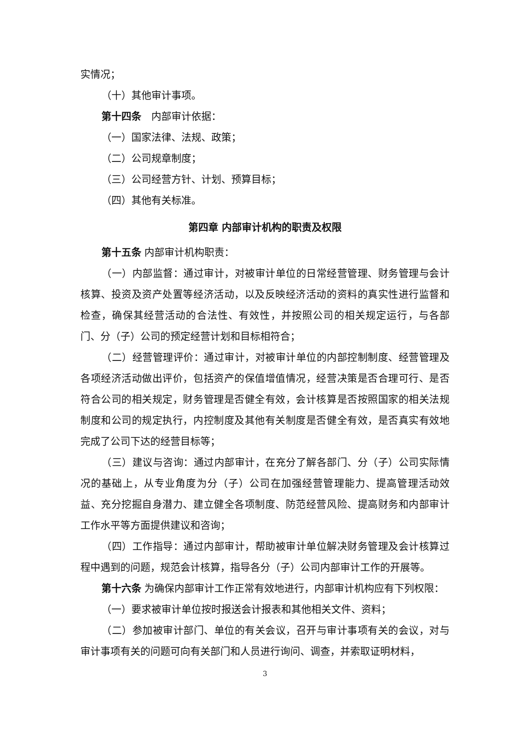实情况；
（十）其他审计事项。
第十四条　内部审计依据：
（一）国家法律、法规、政策；
（二）公司规章制度；
（三）公司经营方针、计划、预算目标；
（四）其他有关标准。
第四章 内部审计机构的职责及权限
第十五条 内部审计机构职责：
（一）内部监督：通过审计，对被审计单位的日常经营管理、财务管理与会计核算、投资及资产处置等经济活动，以及反映经济活动的资料的真实性进行监督和检查，确保其经营活动的合法性、有效性，并按照公司的相关规定运行，与各部门、分（子）公司的预定经营计划和目标相符合；
（二）经营管理评价：通过审计，对被审计单位的内部控制制度、经营管理及各项经济活动做出评价，包括资产的保值增值情况，经营决策是否合理可行、是否符合公司的相关规定，财务管理是否健全有效，会计核算是否按照国家的相关法规制度和公司的规定执行，内控制度及其他有关制度是否健全有效，是否真实有效地完成了公司下达的经营目标等；
（三）建议与咨询：通过内部审计，在充分了解各部门、分（子）公司实际情况的基础上，从专业角度为分（子）公司在加强经营管理能力、提高管理活动效益、充分挖掘自身潜力、建立健全各项制度、防范经营风险、提高财务和内部审计工作水平等方面提供建议和咨询；
（四）工作指导：通过内部审计，帮助被审计单位解决财务管理及会计核算过程中遇到的问题，规范会计核算，指导各分（子）公司内部审计工作的开展等。
第十六条 为确保内部审计工作正常有效地进行，内部审计机构应有下列权限：
（一）要求被审计单位按时报送会计报表和其他相关文件、资料；
（二）参加被审计部门、单位的有关会议，召开与审计事项有关的会议，对与审计事项有关的问题可向有关部门和人员进行询问、调查，并索取证明材料，
3